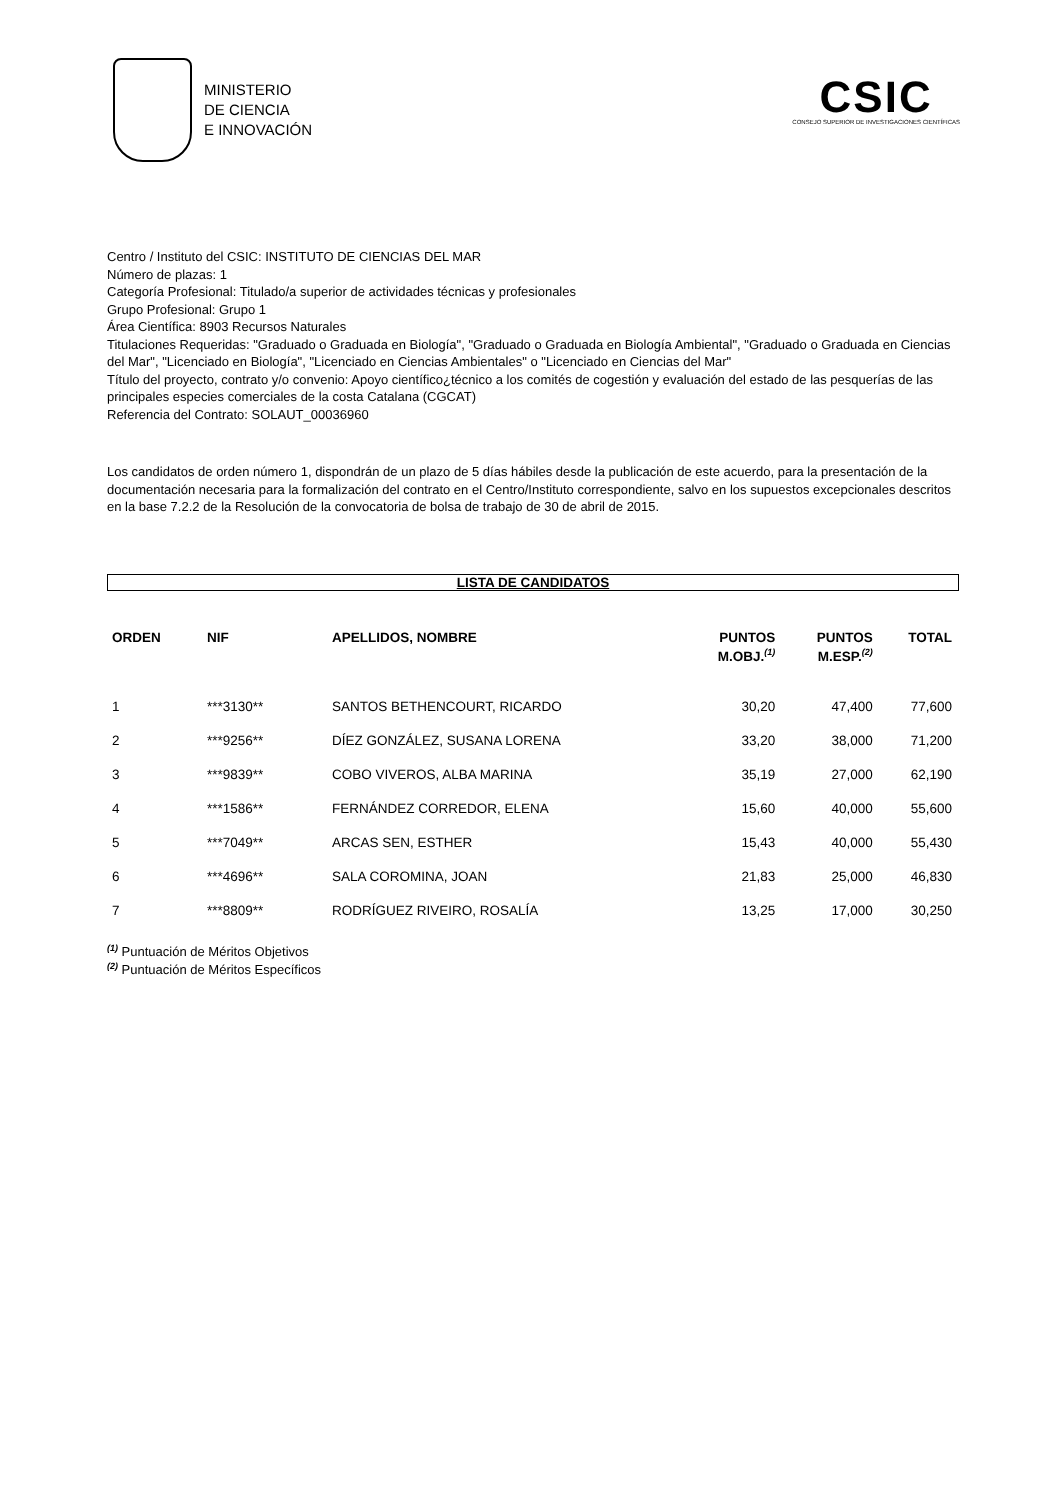MINISTERIO
DE CIENCIA
E INNOVACIÓN
CSIC
CONSEJO SUPERIOR DE INVESTIGACIONES CIENTÍFICAS
Centro / Instituto del CSIC: INSTITUTO DE CIENCIAS DEL MAR
Número de plazas: 1
Categoría Profesional: Titulado/a superior de actividades técnicas y profesionales
Grupo Profesional: Grupo 1
Área Científica: 8903 Recursos Naturales
Titulaciones Requeridas: "Graduado o Graduada en Biología", "Graduado o Graduada en Biología Ambiental", "Graduado o Graduada en Ciencias del Mar", "Licenciado en Biología", "Licenciado en Ciencias Ambientales" o "Licenciado en Ciencias del Mar"
Título del proyecto, contrato y/o convenio: Apoyo científico¿técnico a los comités de cogestión y evaluación del estado de las pesquerías de las principales especies comerciales de la costa Catalana (CGCAT)
Referencia del Contrato: SOLAUT_00036960
Los candidatos de orden número 1, dispondrán de un plazo de 5 días hábiles desde la publicación de este acuerdo, para la presentación de la documentación necesaria para la formalización del contrato en el Centro/Instituto correspondiente, salvo en los supuestos excepcionales descritos en la base 7.2.2 de la Resolución de la convocatoria de bolsa de trabajo de 30 de abril de 2015.
LISTA DE CANDIDATOS
| ORDEN | NIF | APELLIDOS, NOMBRE | PUNTOS M.OBJ.<sup>(1)</sup> | PUNTOS M.ESP.<sup>(2)</sup> | TOTAL |
| --- | --- | --- | --- | --- | --- |
| 1 | ***3130** | SANTOS BETHENCOURT, RICARDO | 30,20 | 47,400 | 77,600 |
| 2 | ***9256** | DÍEZ GONZÁLEZ, SUSANA LORENA | 33,20 | 38,000 | 71,200 |
| 3 | ***9839** | COBO VIVEROS, ALBA MARINA | 35,19 | 27,000 | 62,190 |
| 4 | ***1586** | FERNÁNDEZ CORREDOR, ELENA | 15,60 | 40,000 | 55,600 |
| 5 | ***7049** | ARCAS SEN, ESTHER | 15,43 | 40,000 | 55,430 |
| 6 | ***4696** | SALA COROMINA, JOAN | 21,83 | 25,000 | 46,830 |
| 7 | ***8809** | RODRÍGUEZ RIVEIRO, ROSALÍA | 13,25 | 17,000 | 30,250 |
<sup>(1)</sup> Puntuación de Méritos Objetivos
<sup>(2)</sup> Puntuación de Méritos Específicos